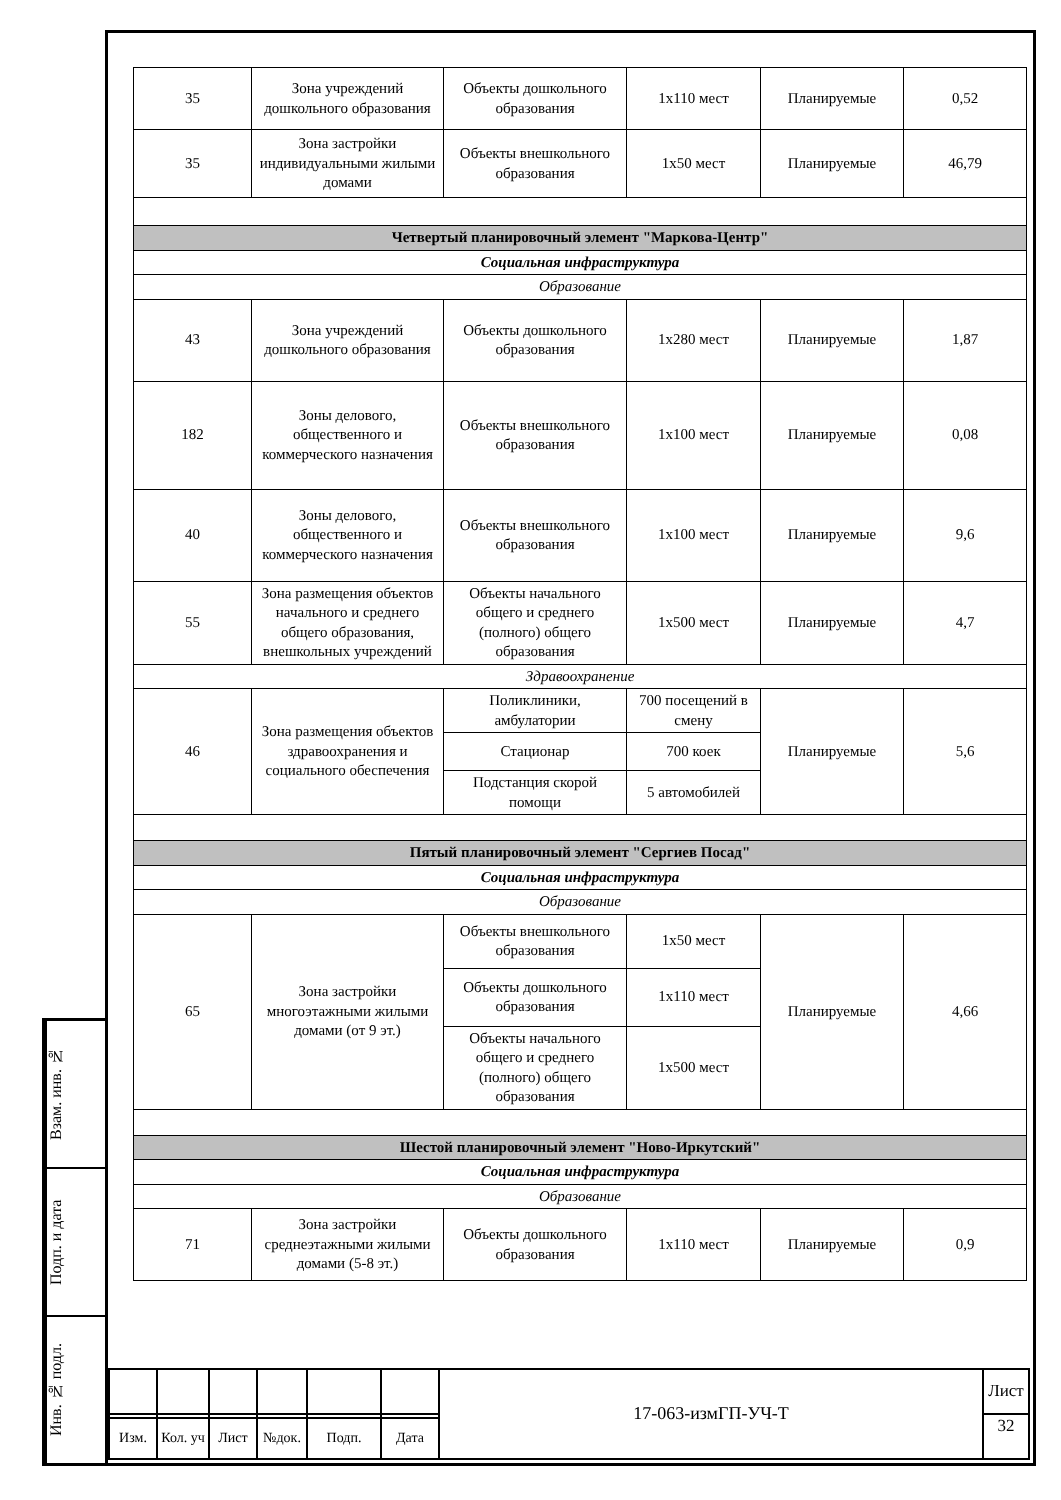Взам. инв. №
Подп. и дата
Инв. № подл.
| 35 | Зона учреждений дошкольного образования | Объекты дошкольного образования | 1х110 мест | Планируемые | 0,52 |
| 35 | Зона застройки индивидуальными жилыми домами | Объекты внешкольного образования | 1х50 мест | Планируемые | 46,79 |
| Четвертый планировочный элемент "Маркова-Центр" | | | | | |
| Социальная инфраструктура | | | | | |
| Образование | | | | | |
| 43 | Зона учреждений дошкольного образования | Объекты дошкольного образования | 1х280 мест | Планируемые | 1,87 |
| 182 | Зоны делового, общественного и коммерческого назначения | Объекты внешкольного образования | 1х100 мест | Планируемые | 0,08 |
| 40 | Зоны делового, общественного и коммерческого назначения | Объекты внешкольного образования | 1х100 мест | Планируемые | 9,6 |
| 55 | Зона размещения объектов начального и среднего общего образования, внешкольных учреждений | Объекты начального общего и среднего (полного) общего образования | 1х500 мест | Планируемые | 4,7 |
| Здравоохранение | | | | | |
| 46 | Зона размещения объектов здравоохранения и социального обеспечения | Поликлиники, амбулатории | 700 посещений в смену | Планируемые | 5,6 |
| | | Стационар | 700 коек | | |
| | | Подстанция скорой помощи | 5 автомобилей | | |
| Пятый планировочный элемент "Сергиев Посад" | | | | | |
| Социальная инфраструктура | | | | | |
| Образование | | | | | |
| 65 | Зона застройки многоэтажными жилыми домами (от 9 эт.) | Объекты внешкольного образования | 1х50 мест | Планируемые | 4,66 |
| | | Объекты дошкольного образования | 1х110 мест | | |
| | | Объекты начального общего и среднего (полного) общего образования | 1х500 мест | | |
| Шестой планировочный элемент "Ново-Иркутский" | | | | | |
| Социальная инфраструктура | | | | | |
| Образование | | | | | |
| 71 | Зона застройки среднеэтажными жилыми домами (5-8 эт.) | Объекты дошкольного образования | 1х110 мест | Планируемые | 0,9 |
| | | | | | | 17-063-измГП-УЧ-Т | Лист |
| | | | | | | | 32 |
| Изм. | Кол. уч | Лист | №док. | Подп. | Дата | | |